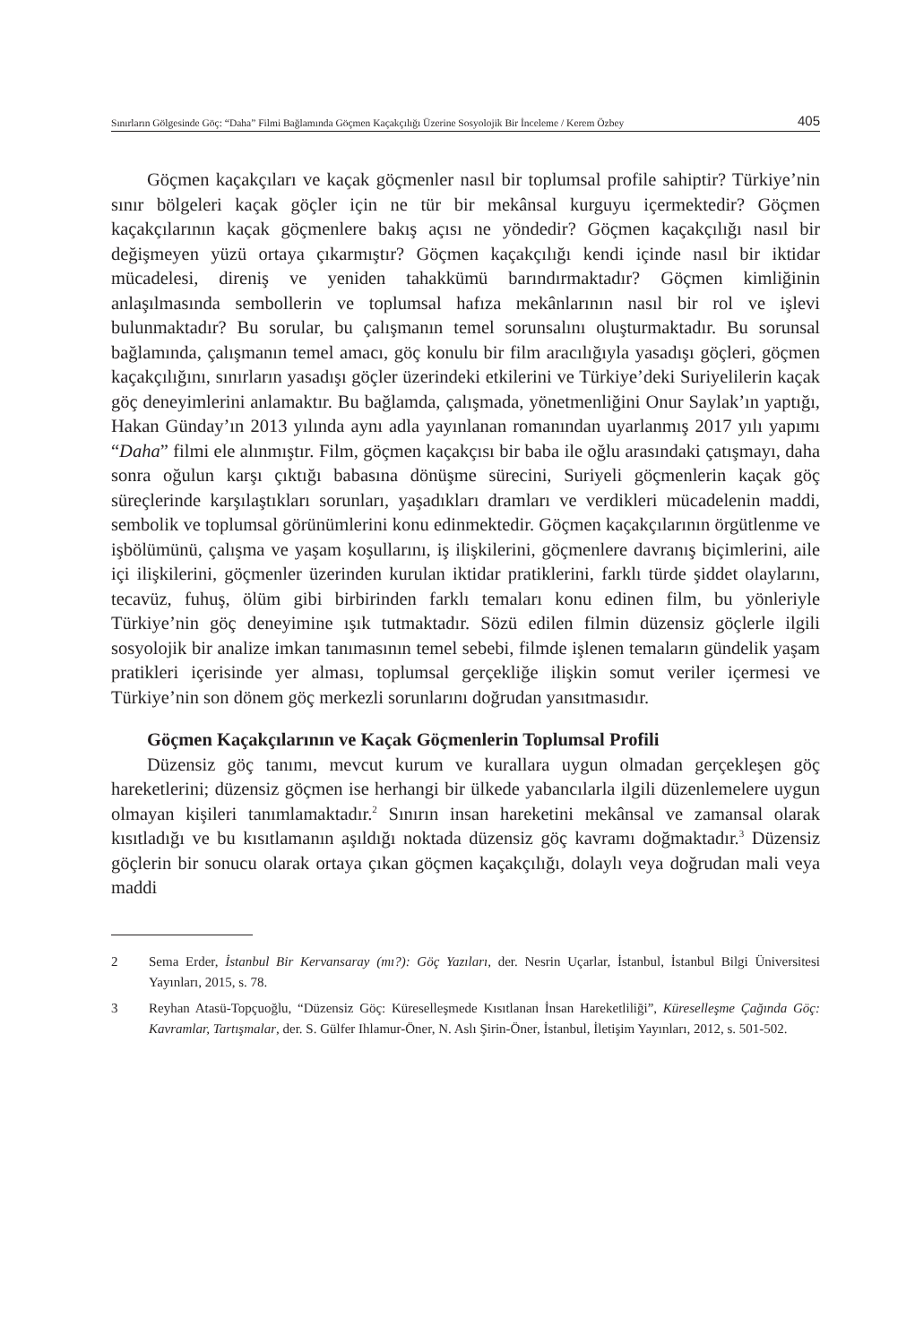Sınırların Gölgesinde Göç: “Daha” Filmi Bağlamında Göçmen Kaçakçılığı Üzerine Sosyolojik Bir İnceleme / Kerem Özbey 405
Göçmen kaçakçıları ve kaçak göçmenler nasıl bir toplumsal profile sahiptir? Türkiye’nin sınır bölgeleri kaçak göçler için ne tür bir mekânsal kurguyu içermektedir? Göçmen kaçakçılarının kaçak göçmenlere bakış açısı ne yöndedir? Göçmen kaçakçılığı nasıl bir değişmeyen yüzü ortaya çıkarmıştır? Göçmen kaçakçılığı kendi içinde nasıl bir iktidar mücadelesi, direniş ve yeniden tahakkümü barındırmaktadır? Göçmen kimliğinin anlaşılmasında sembollerin ve toplumsal hafıza mekânlarının nasıl bir rol ve işlevi bulunmaktadır? Bu sorular, bu çalışmanın temel sorunsalını oluşturmaktadır. Bu sorunsal bağlamında, çalışmanın temel amacı, göç konulu bir film aracılığıyla yasadışı göçleri, göçmen kaçakçılığını, sınırların yasadışı göçler üzerindeki etkilerini ve Türkiye’deki Suriyelilerin kaçak göç deneyimlerini anlamaktır. Bu bağlamda, çalışmada, yönetmenliğini Onur Saylak’ın yaptığı, Hakan Günday’ın 2013 yılında aynı adla yayınlanan romanından uyarlanmış 2017 yılı yapımı “Daha” filmi ele alınmıştır. Film, göçmen kaçakçısı bir baba ile oğlu arasındaki çatışmayı, daha sonra oğulun karşı çıktığı babasına dönüşme sürecini, Suriyeli göçmenlerin kaçak göç süreçlerinde karşılaştıkları sorunları, yaşadıkları dramları ve verdikleri mücadelenin maddi, sembolik ve toplumsal görünümlerini konu edinmektedir. Göçmen kaçakçılarının örgütlenme ve işbölümünü, çalışma ve yaşam koşullarını, iş ilişkilerini, göçmenlere davranış biçimlerini, aile içi ilişkilerini, göçmenler üzerinden kurulan iktidar pratiklerini, farklı türde şiddet olaylarını, tecavüz, fuhuş, ölüm gibi birbirinden farklı temaları konu edinen film, bu yönleriyle Türkiye’nin göç deneyimine ışık tutmaktadır. Sözü edilen filmin düzensiz göçlerle ilgili sosyolojik bir analize imkan tanımasının temel sebebi, filmde işlenen temaların gündelik yaşam pratikleri içerisinde yer alması, toplumsal gerçekliğe ilişkin somut veriler içermesi ve Türkiye’nin son dönem göç merkezli sorunlarını doğrudan yansıtmasıdır.
Göçmen Kaçakçılarının ve Kaçak Göçmenlerin Toplumsal Profili
Düzensiz göç tanımı, mevcut kurum ve kurallara uygun olmadan gerçekleşen göç hareketlerini; düzensiz göçmen ise herhangi bir ülkede yabancılarla ilgili düzenlemelere uygun olmayan kişileri tanımlamaktadır.<sup>2</sup> Sınırın insan hareketini mekânsal ve zamansal olarak kısıtladığı ve bu kısıtlamanın aşıldığı noktada düzensiz göç kavramı doğmaktadır.<sup>3</sup> Düzensiz göçlerin bir sonucu olarak ortaya çıkan göçmen kaçakçılığı, dolaylı veya doğrudan mali veya maddi
2 Sema Erder, İstanbul Bir Kervansaray (mı?): Göç Yazıları, der. Nesrin Uçarlar, İstanbul, İstanbul Bilgi Üniversitesi Yayınları, 2015, s. 78.
3 Reyhan Atasü-Topçuoğlu, “Düzensiz Göç: Küreselleşmede Kısıtlanan İnsan Hareketliliği”, Küreselleşme Çağında Göç: Kavramlar, Tartışmalar, der. S. Gülfer Ihlamur-Öner, N. Aslı Şirin-Öner, İstanbul, İletişim Yayınları, 2012, s. 501-502.